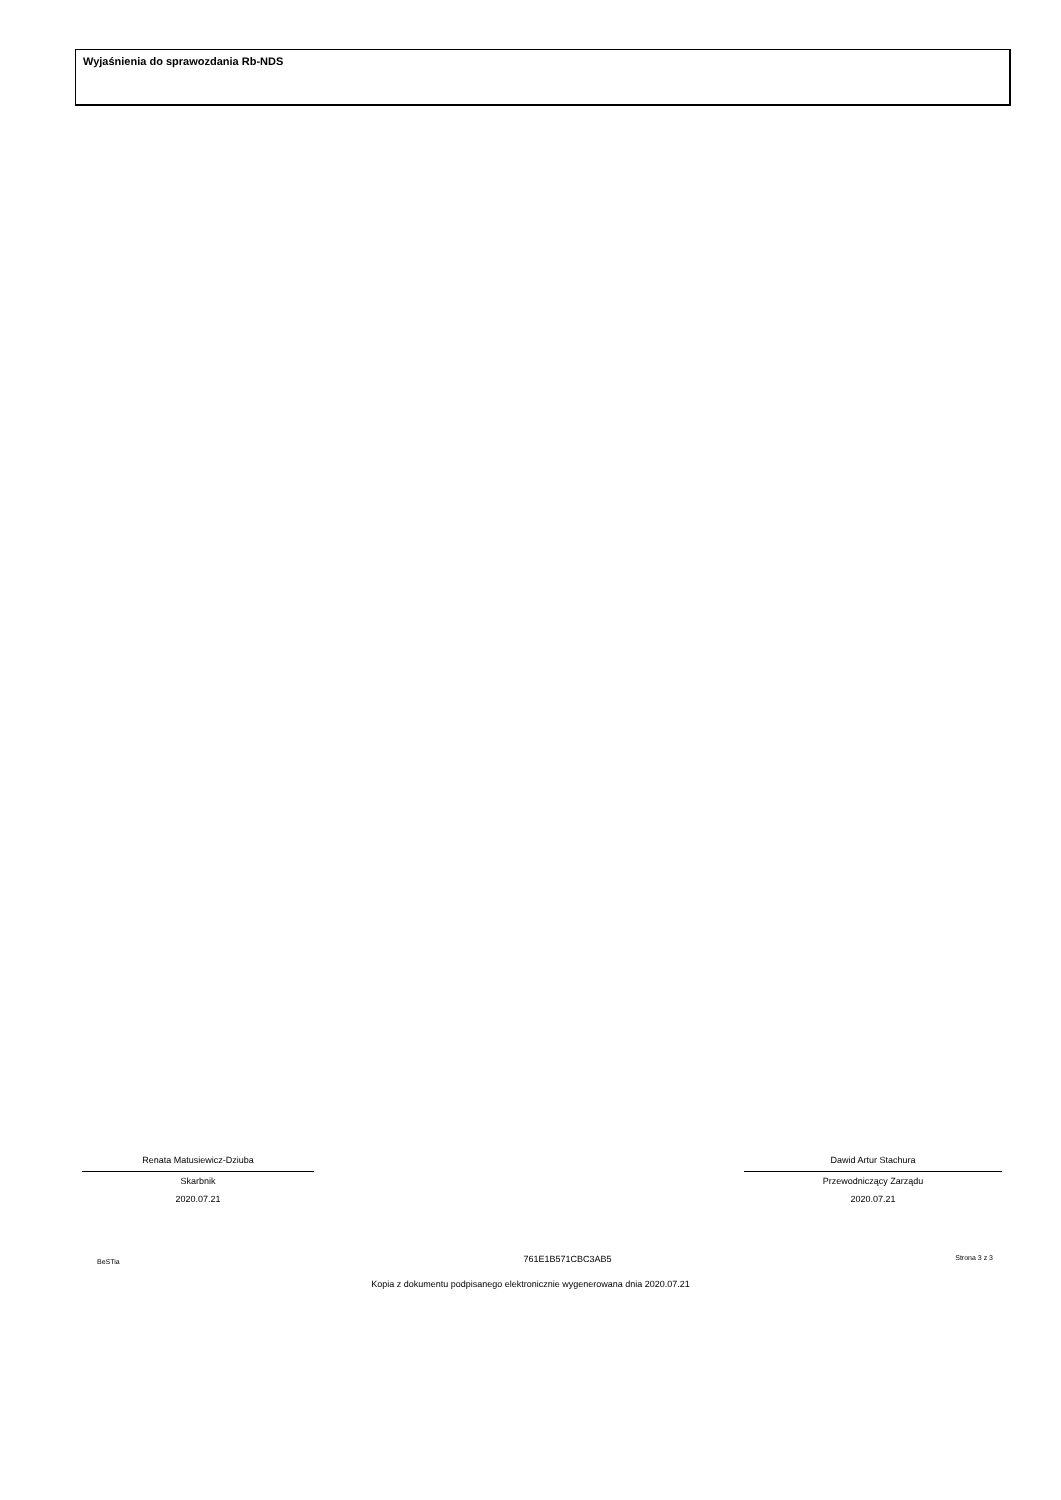Wyjaśnienia do sprawozdania Rb-NDS
Renata Matusiewicz-Dziuba
Skarbnik
2020.07.21
Dawid Artur Stachura
Przewodniczący Zarządu
2020.07.21
BeSTia 761E1B571CBC3AB5 Strona 3 z 3
Kopia z dokumentu podpisanego elektronicznie wygenerowana dnia 2020.07.21